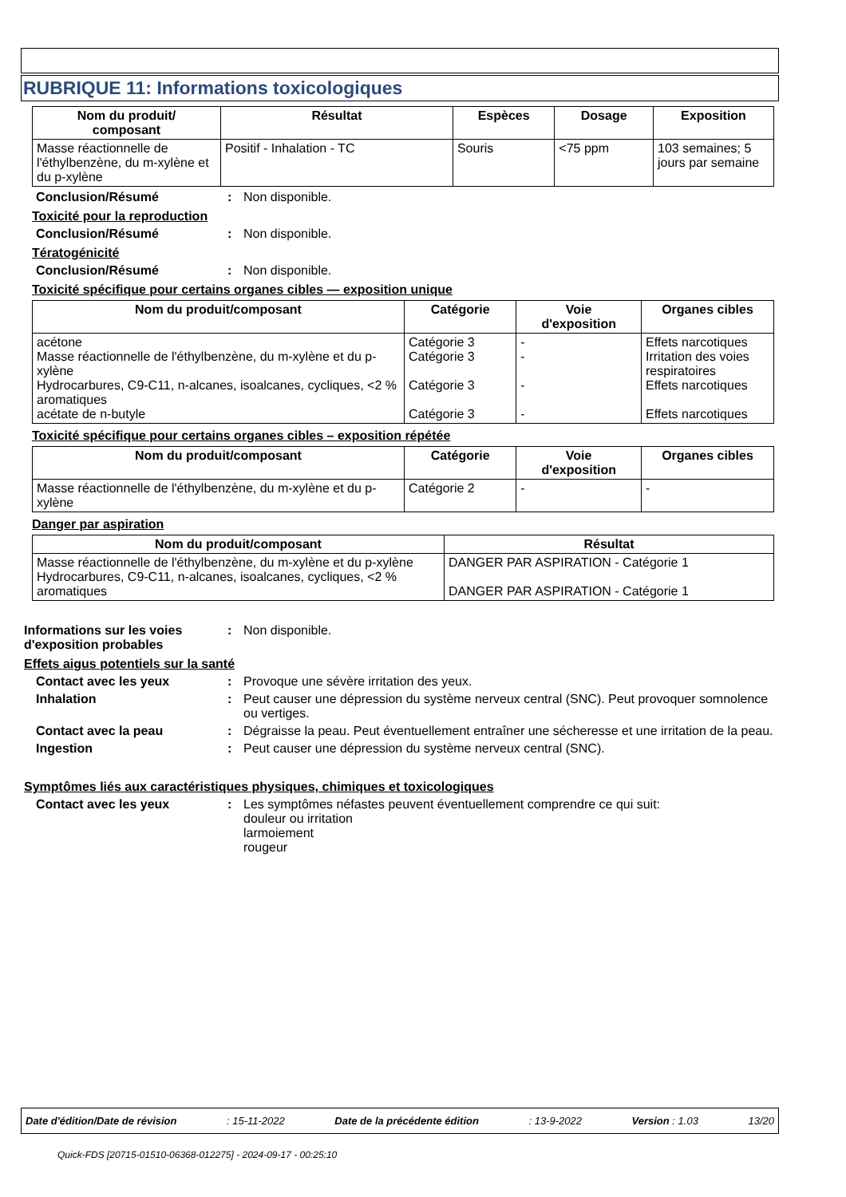RUBRIQUE 11: Informations toxicologiques
| Nom du produit/ composant | Résultat | Espèces | Dosage | Exposition |
| --- | --- | --- | --- | --- |
| Masse réactionnelle de l'éthylbenzène, du m-xylène et du p-xylène | Positif - Inhalation - TC | Souris | <75 ppm | 103 semaines; 5 jours par semaine |
Conclusion/Résumé: Non disponible.
Toxicité pour la reproduction
Conclusion/Résumé: Non disponible.
Tératogénicité
Conclusion/Résumé: Non disponible.
Toxicité spécifique pour certains organes cibles — exposition unique
| Nom du produit/composant | Catégorie | Voie d'exposition | Organes cibles |
| --- | --- | --- | --- |
| acétone Masse réactionnelle de l'éthylbenzène, du m-xylène et du p-xylène Hydrocarbures, C9-C11, n-alcanes, isoalcanes, cycliques, <2 % aromatiques acétate de n-butyle | Catégorie 3 Catégorie 3 Catégorie 3 Catégorie 3 | - - - - | Effets narcotiques Irritation des voies respiratoires Effets narcotiques Effets narcotiques |
Toxicité spécifique pour certains organes cibles – exposition répétée
| Nom du produit/composant | Catégorie | Voie d'exposition | Organes cibles |
| --- | --- | --- | --- |
| Masse réactionnelle de l'éthylbenzène, du m-xylène et du p-xylène | Catégorie 2 | - | - |
Danger par aspiration
| Nom du produit/composant | Résultat |
| --- | --- |
| Masse réactionnelle de l'éthylbenzène, du m-xylène et du p-xylène Hydrocarbures, C9-C11, n-alcanes, isoalcanes, cycliques, <2 % aromatiques | DANGER PAR ASPIRATION - Catégorie 1 DANGER PAR ASPIRATION - Catégorie 1 |
Informations sur les voies d'exposition probables: Non disponible.
Effets aigus potentiels sur la santé
Contact avec les yeux: Provoque une sévère irritation des yeux.
Inhalation: Peut causer une dépression du système nerveux central (SNC). Peut provoquer somnolence ou vertiges.
Contact avec la peau: Dégraisse la peau. Peut éventuellement entraîner une sécheresse et une irritation de la peau.
Ingestion: Peut causer une dépression du système nerveux central (SNC).
Symptômes liés aux caractéristiques physiques, chimiques et toxicologiques
Contact avec les yeux: Les symptômes néfastes peuvent éventuellement comprendre ce qui suit:
douleur ou irritation
larmoiement
rougeur
Date d'édition/Date de révision: 15-11-2022 Date de la précédente édition: 13-9-2022 Version : 1.03 13/20
Quick-FDS [20715-01510-06368-012275] - 2024-09-17 - 00:25:10